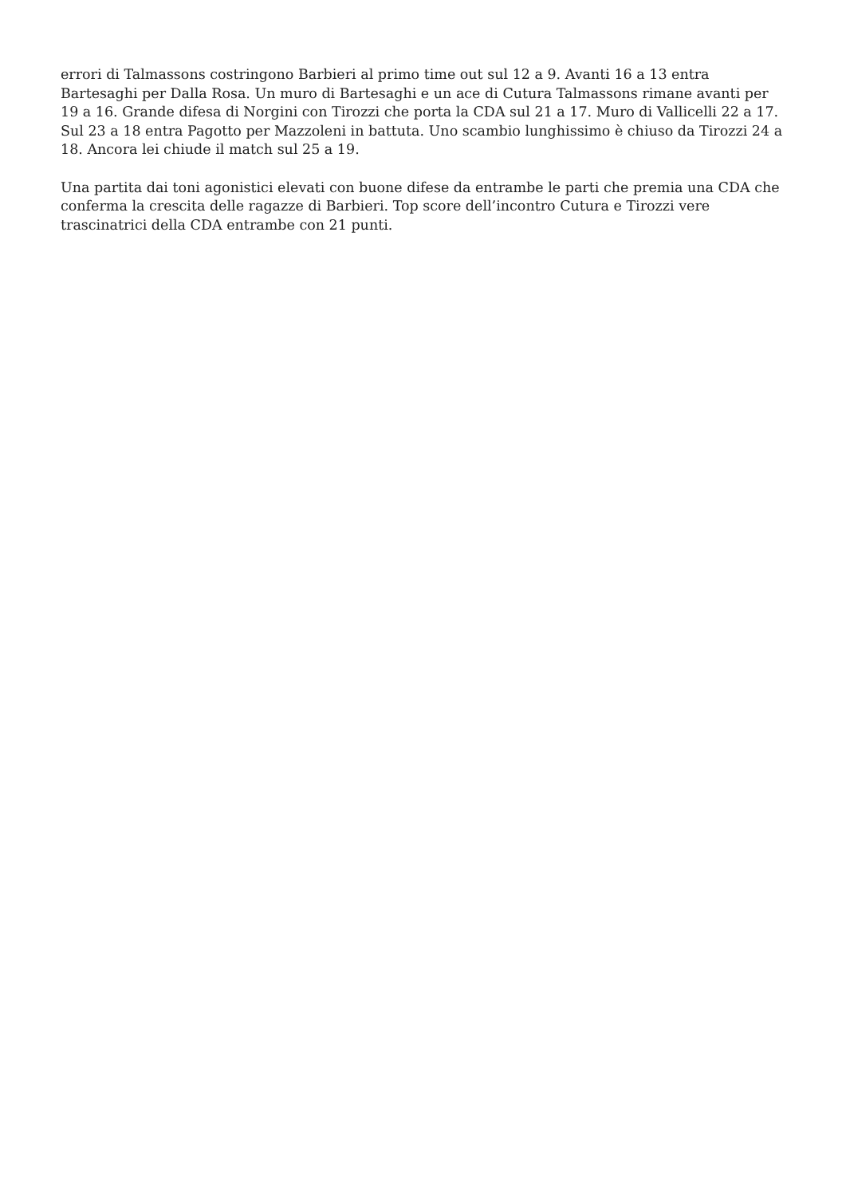errori di Talmassons costringono Barbieri al primo time out sul 12 a 9. Avanti 16 a 13 entra Bartesaghi per Dalla Rosa. Un muro di Bartesaghi e un ace di Cutura Talmassons rimane avanti per 19 a 16. Grande difesa di Norgini con Tirozzi che porta la CDA sul 21 a 17. Muro di Vallicelli 22 a 17. Sul 23 a 18 entra Pagotto per Mazzoleni in battuta. Uno scambio lunghissimo è chiuso da Tirozzi 24 a 18. Ancora lei chiude il match sul 25 a 19.
Una partita dai toni agonistici elevati con buone difese da entrambe le parti che premia una CDA che conferma la crescita delle ragazze di Barbieri. Top score dell’incontro Cutura e Tirozzi vere trascinatrici della CDA entrambe con 21 punti.